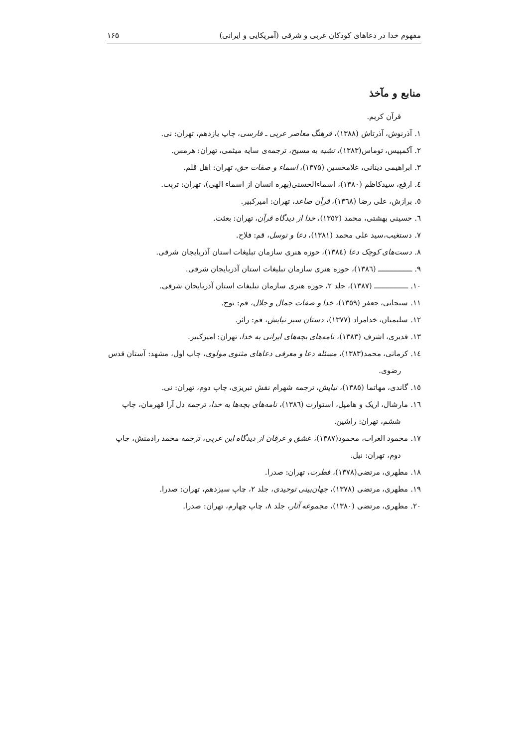مفهوم خدا در دعاهای کودکان غربی و شرقی (آمریکایی و ایرانی) ۱۶۵
منابع و مآخذ
قرآن کریم.
۱. آذرنوش، آذرتاش (۱۳۸۸)، فرهنگ معاصر عربی ـ فارسی، چاپ یازدهم، تهران: نی.
۲. آکمپیس، توماس(۱۳۸۳)، تشبه به مسیح، ترجمه‌ی سایه میثمی، تهران: هرمس.
۳. ابراهیمی دینانی، غلامحسین (۱۳۷۵)، اسماء و صفات حق، تهران: اهل قلم.
٤. ارفع، سیدکاظم (۱۳۸۰)، اسماءالحسنی(بهره انسان از اسماء الهی)، تهران: تربت.
٥. برازش، علی رضا (۱۳٦۸)، قرآن صاعد، تهران: امیرکبیر.
٦. حسینی بهشتی، محمد (۱۳٥۲)، خدا از دیدگاه قرآن، تهران: بعثت.
۷. دستغیب،سید علی محمد (۱۳۸۱)، دعا و توسل، قم: فلاح.
۸. دست‌های کوچک دعا (۱۳۸٤)، حوزه هنری سازمان تبلیغات استان آذربایجان شرقی.
۹. ـــــــــــــــــ (۱۳۸٦)، حوزه هنری سازمان تبلیغات استان آذربایجان شرقی.
۱۰. ـــــــــــــــــ (۱۳۸۷)، جلد ۲، حوزه هنری سازمان تبلیغات استان آذربایجان شرقی.
۱۱. سبحانی، جعفر (۱۳٥۹)، خدا و صفات جمال و جلال، قم: نوح.
۱۲. سلیمیان، خدامراد (۱۳۷۷)، دستان سبز نیایش، قم: زائر.
۱۳. قدیری، اشرف (۱۳۸۳)، نامه‌های بچه‌های ایرانی به خدا، تهران: امیرکبیر.
۱٤. کرمانی، محمد(۱۳۸۳)، مسئله دعا و معرفی دعاهای مثنوی مولوی، چاپ اول، مشهد: آستان قدس رضوی.
۱٥. گاندی، مهاتما (۱۳۸٥)، نیایش، ترجمه شهرام نقش تبریزی، چاپ دوم، تهران: نی.
۱٦. مارشال، اریک و هامپل، استوارت (۱۳۸٦)، نامه‌های بچه‌ها به خدا، ترجمه دل آرا قهرمان، چاپ ششم، تهران: راشین.
۱۷. محمود الغراب، محمود(۱۳۸۷)، عشق و عرفان از دیدگاه ابن عربی، ترجمه محمد رادمنش، چاپ دوم، تهران: نیل.
۱۸. مطهری، مرتضی(۱۳۷۸)، فطرت، تهران: صدرا.
۱۹. مطهری، مرتضی (۱۳۷۸)، جهان‌بینی توحیدی، جلد ۲، چاپ سیزدهم، تهران: صدرا.
۲۰. مطهری، مرتضی (۱۳۸۰)، مجموعه آثار، جلد ۸، چاپ چهارم، تهران: صدرا.